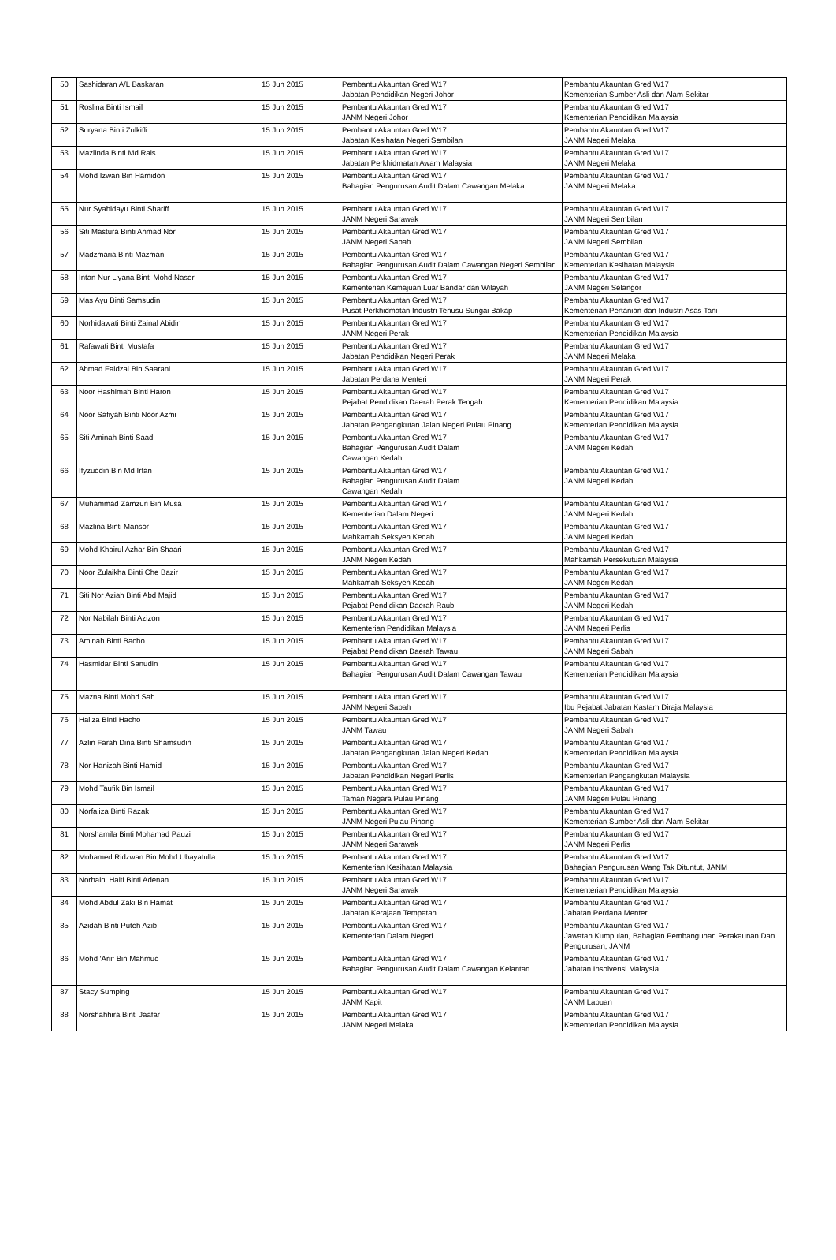| 50 | Sashidaran A/L Baskaran | 15 Jun 2015 | Pembantu Akauntan Gred W17 Jabatan Pendidikan Negeri Johor | Pembantu Akauntan Gred W17 Kementerian Sumber Asli dan Alam Sekitar |
| 51 | Roslina Binti Ismail | 15 Jun 2015 | Pembantu Akauntan Gred W17 JANM Negeri Johor | Pembantu Akauntan Gred W17 Kementerian Pendidikan Malaysia |
| 52 | Suryana Binti Zulkifli | 15 Jun 2015 | Pembantu Akauntan Gred W17 Jabatan Kesihatan Negeri Sembilan | Pembantu Akauntan Gred W17 JANM Negeri Melaka |
| 53 | Mazlinda Binti Md Rais | 15 Jun 2015 | Pembantu Akauntan Gred W17 Jabatan Perkhidmatan Awam Malaysia | Pembantu Akauntan Gred W17 JANM Negeri Melaka |
| 54 | Mohd Izwan Bin Hamidon | 15 Jun 2015 | Pembantu Akauntan Gred W17 Bahagian Pengurusan Audit Dalam Cawangan Melaka | Pembantu Akauntan Gred W17 JANM Negeri Melaka |
| 55 | Nur Syahidayu Binti Shariff | 15 Jun 2015 | Pembantu Akauntan Gred W17 JANM Negeri Sarawak | Pembantu Akauntan Gred W17 JANM Negeri Sembilan |
| 56 | Siti Mastura Binti Ahmad Nor | 15 Jun 2015 | Pembantu Akauntan Gred W17 JANM Negeri Sabah | Pembantu Akauntan Gred W17 JANM Negeri Sembilan |
| 57 | Madzmaria Binti Mazman | 15 Jun 2015 | Pembantu Akauntan Gred W17 Bahagian Pengurusan Audit Dalam Cawangan Negeri Sembilan | Pembantu Akauntan Gred W17 Kementerian Kesihatan Malaysia |
| 58 | Intan Nur Liyana Binti Mohd Naser | 15 Jun 2015 | Pembantu Akauntan Gred W17 Kementerian Kemajuan Luar Bandar dan Wilayah | Pembantu Akauntan Gred W17 JANM Negeri Selangor |
| 59 | Mas Ayu Binti Samsudin | 15 Jun 2015 | Pembantu Akauntan Gred W17 Pusat Perkhidmatan Industri Tenusu Sungai Bakap | Pembantu Akauntan Gred W17 Kementerian Pertanian dan Industri Asas Tani |
| 60 | Norhidawati Binti Zainal Abidin | 15 Jun 2015 | Pembantu Akauntan Gred W17 JANM Negeri Perak | Pembantu Akauntan Gred W17 Kementerian Pendidikan Malaysia |
| 61 | Rafawati Binti Mustafa | 15 Jun 2015 | Pembantu Akauntan Gred W17 Jabatan Pendidikan Negeri Perak | Pembantu Akauntan Gred W17 JANM Negeri Melaka |
| 62 | Ahmad Faidzal Bin Saarani | 15 Jun 2015 | Pembantu Akauntan Gred W17 Jabatan Perdana Menteri | Pembantu Akauntan Gred W17 JANM Negeri Perak |
| 63 | Noor Hashimah Binti Haron | 15 Jun 2015 | Pembantu Akauntan Gred W17 Pejabat Pendidikan Daerah Perak Tengah | Pembantu Akauntan Gred W17 Kementerian Pendidikan Malaysia |
| 64 | Noor Safiyah Binti Noor Azmi | 15 Jun 2015 | Pembantu Akauntan Gred W17 Jabatan Pengangkutan Jalan Negeri Pulau Pinang | Pembantu Akauntan Gred W17 Kementerian Pendidikan Malaysia |
| 65 | Siti Aminah Binti Saad | 15 Jun 2015 | Pembantu Akauntan Gred W17 Bahagian Pengurusan Audit Dalam Cawangan Kedah | Pembantu Akauntan Gred W17 JANM Negeri Kedah |
| 66 | Ifyzuddin Bin Md Irfan | 15 Jun 2015 | Pembantu Akauntan Gred W17 Bahagian Pengurusan Audit Dalam Cawangan Kedah | Pembantu Akauntan Gred W17 JANM Negeri Kedah |
| 67 | Muhammad Zamzuri Bin Musa | 15 Jun 2015 | Pembantu Akauntan Gred W17 Kementerian Dalam Negeri | Pembantu Akauntan Gred W17 JANM Negeri Kedah |
| 68 | Mazlina Binti Mansor | 15 Jun 2015 | Pembantu Akauntan Gred W17 Mahkamah Seksyen Kedah | Pembantu Akauntan Gred W17 JANM Negeri Kedah |
| 69 | Mohd Khairul Azhar Bin Shaari | 15 Jun 2015 | Pembantu Akauntan Gred W17 JANM Negeri Kedah | Pembantu Akauntan Gred W17 Mahkamah Persekutuan Malaysia |
| 70 | Noor Zulaikha Binti Che Bazir | 15 Jun 2015 | Pembantu Akauntan Gred W17 Mahkamah Seksyen Kedah | Pembantu Akauntan Gred W17 JANM Negeri Kedah |
| 71 | Siti Nor Aziah Binti Abd Majid | 15 Jun 2015 | Pembantu Akauntan Gred W17 Pejabat Pendidikan Daerah Raub | Pembantu Akauntan Gred W17 JANM Negeri Kedah |
| 72 | Nor Nabilah Binti Azizon | 15 Jun 2015 | Pembantu Akauntan Gred W17 Kementerian Pendidikan Malaysia | Pembantu Akauntan Gred W17 JANM Negeri Perlis |
| 73 | Aminah Binti Bacho | 15 Jun 2015 | Pembantu Akauntan Gred W17 Pejabat Pendidikan Daerah Tawau | Pembantu Akauntan Gred W17 JANM Negeri Sabah |
| 74 | Hasmidar Binti Sanudin | 15 Jun 2015 | Pembantu Akauntan Gred W17 Bahagian Pengurusan Audit Dalam Cawangan Tawau | Pembantu Akauntan Gred W17 Kementerian Pendidikan Malaysia |
| 75 | Mazna Binti Mohd Sah | 15 Jun 2015 | Pembantu Akauntan Gred W17 JANM Negeri Sabah | Pembantu Akauntan Gred W17 Ibu Pejabat Jabatan Kastam Diraja Malaysia |
| 76 | Haliza Binti Hacho | 15 Jun 2015 | Pembantu Akauntan Gred W17 JANM Tawau | Pembantu Akauntan Gred W17 JANM Negeri Sabah |
| 77 | Azlin Farah Dina Binti Shamsudin | 15 Jun 2015 | Pembantu Akauntan Gred W17 Jabatan Pengangkutan Jalan Negeri Kedah | Pembantu Akauntan Gred W17 Kementerian Pendidikan Malaysia |
| 78 | Nor Hanizah Binti Hamid | 15 Jun 2015 | Pembantu Akauntan Gred W17 Jabatan Pendidikan Negeri Perlis | Pembantu Akauntan Gred W17 Kementerian Pengangkutan Malaysia |
| 79 | Mohd Taufik Bin Ismail | 15 Jun 2015 | Pembantu Akauntan Gred W17 Taman Negara Pulau Pinang | Pembantu Akauntan Gred W17 JANM Negeri Pulau Pinang |
| 80 | Norfaliza Binti Razak | 15 Jun 2015 | Pembantu Akauntan Gred W17 JANM Negeri Pulau Pinang | Pembantu Akauntan Gred W17 Kementerian Sumber Asli dan Alam Sekitar |
| 81 | Norshamila Binti Mohamad Pauzi | 15 Jun 2015 | Pembantu Akauntan Gred W17 JANM Negeri Sarawak | Pembantu Akauntan Gred W17 JANM Negeri Perlis |
| 82 | Mohamed Ridzwan Bin Mohd Ubayatulla | 15 Jun 2015 | Pembantu Akauntan Gred W17 Kementerian Kesihatan Malaysia | Pembantu Akauntan Gred W17 Bahagian Pengurusan Wang Tak Dituntut, JANM |
| 83 | Norhaini Haiti Binti Adenan | 15 Jun 2015 | Pembantu Akauntan Gred W17 JANM Negeri Sarawak | Pembantu Akauntan Gred W17 Kementerian Pendidikan Malaysia |
| 84 | Mohd Abdul Zaki Bin Hamat | 15 Jun 2015 | Pembantu Akauntan Gred W17 Jabatan Kerajaan Tempatan | Pembantu Akauntan Gred W17 Jabatan Perdana Menteri |
| 85 | Azidah Binti Puteh Azib | 15 Jun 2015 | Pembantu Akauntan Gred W17 Kementerian Dalam Negeri | Pembantu Akauntan Gred W17 Jawatan Kumpulan, Bahagian Pembangunan Perakaunan Dan Pengurusan, JANM |
| 86 | Mohd 'Ariif Bin Mahmud | 15 Jun 2015 | Pembantu Akauntan Gred W17 Bahagian Pengurusan Audit Dalam Cawangan Kelantan | Pembantu Akauntan Gred W17 Jabatan Insolvensi Malaysia |
| 87 | Stacy Sumping | 15 Jun 2015 | Pembantu Akauntan Gred W17 JANM Kapit | Pembantu Akauntan Gred W17 JANM Labuan |
| 88 | Norshahhira Binti Jaafar | 15 Jun 2015 | Pembantu Akauntan Gred W17 JANM Negeri Melaka | Pembantu Akauntan Gred W17 Kementerian Pendidikan Malaysia |